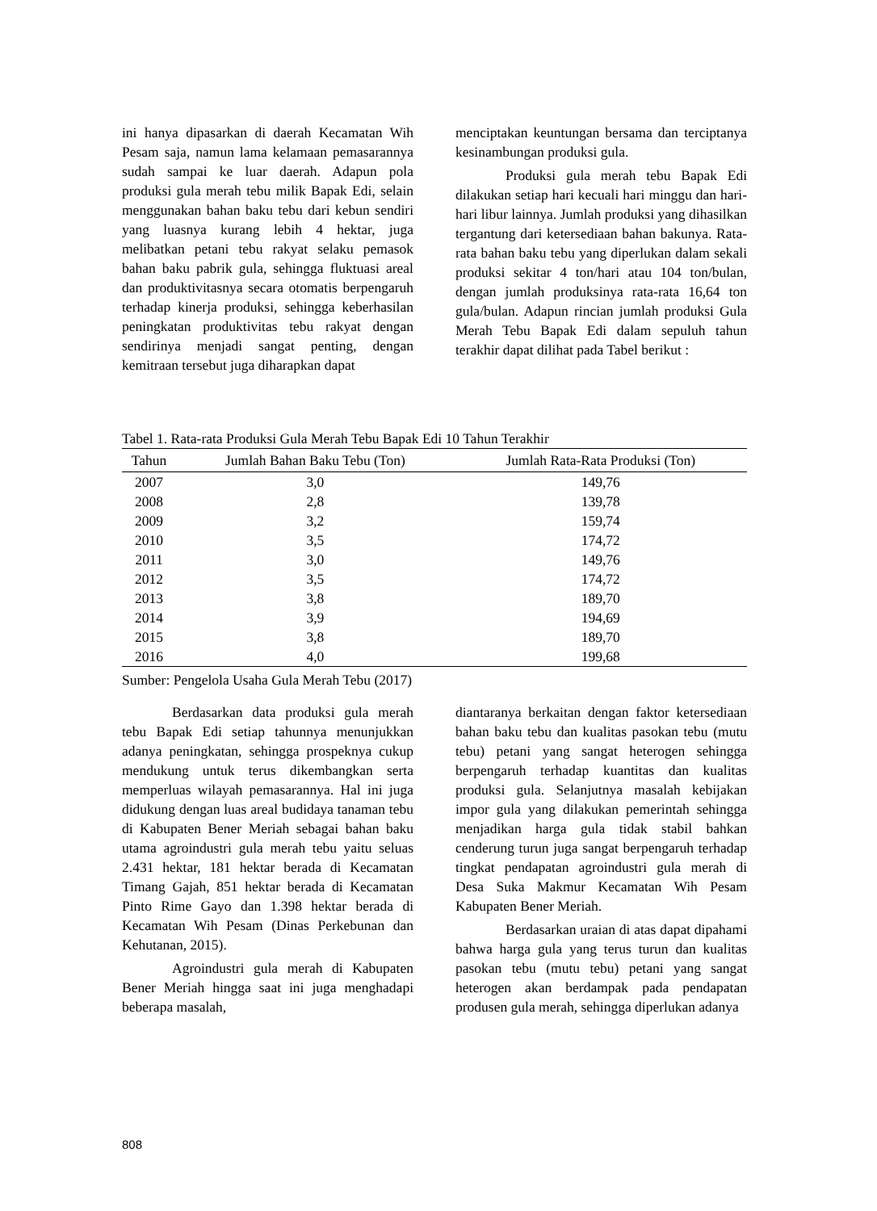ini hanya dipasarkan di daerah Kecamatan Wih Pesam saja, namun lama kelamaan pemasarannya sudah sampai ke luar daerah. Adapun pola produksi gula merah tebu milik Bapak Edi, selain menggunakan bahan baku tebu dari kebun sendiri yang luasnya kurang lebih 4 hektar, juga melibatkan petani tebu rakyat selaku pemasok bahan baku pabrik gula, sehingga fluktuasi areal dan produktivitasnya secara otomatis berpengaruh terhadap kinerja produksi, sehingga keberhasilan peningkatan produktivitas tebu rakyat dengan sendirinya menjadi sangat penting, dengan kemitraan tersebut juga diharapkan dapat
menciptakan keuntungan bersama dan terciptanya kesinambungan produksi gula.
Produksi gula merah tebu Bapak Edi dilakukan setiap hari kecuali hari minggu dan hari-hari libur lainnya. Jumlah produksi yang dihasilkan tergantung dari ketersediaan bahan bakunya. Rata-rata bahan baku tebu yang diperlukan dalam sekali produksi sekitar 4 ton/hari atau 104 ton/bulan, dengan jumlah produksinya rata-rata 16,64 ton gula/bulan. Adapun rincian jumlah produksi Gula Merah Tebu Bapak Edi dalam sepuluh tahun terakhir dapat dilihat pada Tabel berikut :
Tabel 1. Rata-rata Produksi Gula Merah Tebu Bapak Edi 10 Tahun Terakhir
| Tahun | Jumlah Bahan Baku Tebu (Ton) | Jumlah Rata-Rata Produksi (Ton) |
| --- | --- | --- |
| 2007 | 3,0 | 149,76 |
| 2008 | 2,8 | 139,78 |
| 2009 | 3,2 | 159,74 |
| 2010 | 3,5 | 174,72 |
| 2011 | 3,0 | 149,76 |
| 2012 | 3,5 | 174,72 |
| 2013 | 3,8 | 189,70 |
| 2014 | 3,9 | 194,69 |
| 2015 | 3,8 | 189,70 |
| 2016 | 4,0 | 199,68 |
Sumber: Pengelola Usaha Gula Merah Tebu (2017)
Berdasarkan data produksi gula merah tebu Bapak Edi setiap tahunnya menunjukkan adanya peningkatan, sehingga prospeknya cukup mendukung untuk terus dikembangkan serta memperluas wilayah pemasarannya. Hal ini juga didukung dengan luas areal budidaya tanaman tebu di Kabupaten Bener Meriah sebagai bahan baku utama agroindustri gula merah tebu yaitu seluas 2.431 hektar, 181 hektar berada di Kecamatan Timang Gajah, 851 hektar berada di Kecamatan Pinto Rime Gayo dan 1.398 hektar berada di Kecamatan Wih Pesam (Dinas Perkebunan dan Kehutanan, 2015).
Agroindustri gula merah di Kabupaten Bener Meriah hingga saat ini juga menghadapi beberapa masalah,
diantaranya berkaitan dengan faktor ketersediaan bahan baku tebu dan kualitas pasokan tebu (mutu tebu) petani yang sangat heterogen sehingga berpengaruh terhadap kuantitas dan kualitas produksi gula. Selanjutnya masalah kebijakan impor gula yang dilakukan pemerintah sehingga menjadikan harga gula tidak stabil bahkan cenderung turun juga sangat berpengaruh terhadap tingkat pendapatan agroindustri gula merah di Desa Suka Makmur Kecamatan Wih Pesam Kabupaten Bener Meriah.
Berdasarkan uraian di atas dapat dipahami bahwa harga gula yang terus turun dan kualitas pasokan tebu (mutu tebu) petani yang sangat heterogen akan berdampak pada pendapatan produsen gula merah, sehingga diperlukan adanya
808